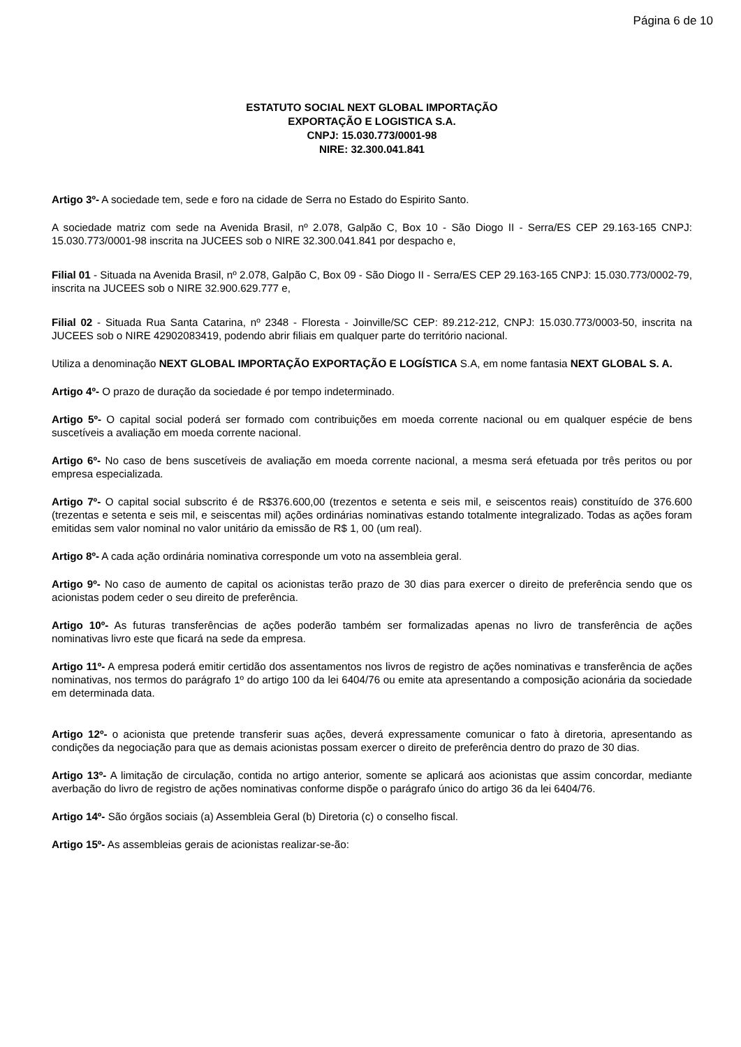Página 6 de 10
ESTATUTO SOCIAL NEXT GLOBAL IMPORTAÇÃO
EXPORTAÇÃO E LOGISTICA S.A.
CNPJ: 15.030.773/0001-98
NIRE: 32.300.041.841
Artigo 3º- A sociedade tem, sede e foro na cidade de Serra no Estado do Espirito Santo.
A sociedade matriz com sede na Avenida Brasil, nº 2.078, Galpão C, Box 10 - São Diogo II - Serra/ES CEP 29.163-165 CNPJ: 15.030.773/0001-98 inscrita na JUCEES sob o NIRE 32.300.041.841 por despacho e,
Filial 01 - Situada na Avenida Brasil, nº 2.078, Galpão C, Box 09 - São Diogo II - Serra/ES CEP 29.163-165 CNPJ: 15.030.773/0002-79, inscrita na JUCEES sob o NIRE 32.900.629.777 e,
Filial 02 - Situada Rua Santa Catarina, nº 2348 - Floresta - Joinville/SC CEP: 89.212-212, CNPJ: 15.030.773/0003-50, inscrita na JUCEES sob o NIRE 42902083419, podendo abrir filiais em qualquer parte do território nacional.
Utiliza a denominação NEXT GLOBAL IMPORTAÇÃO EXPORTAÇÃO E LOGÍSTICA S.A, em nome fantasia NEXT GLOBAL S. A.
Artigo 4º- O prazo de duração da sociedade é por tempo indeterminado.
Artigo 5º- O capital social poderá ser formado com contribuições em moeda corrente nacional ou em qualquer espécie de bens suscetíveis a avaliação em moeda corrente nacional.
Artigo 6º- No caso de bens suscetíveis de avaliação em moeda corrente nacional, a mesma será efetuada por três peritos ou por empresa especializada.
Artigo 7º- O capital social subscrito é de R$376.600,00 (trezentos e setenta e seis mil, e seiscentos reais) constituído de 376.600 (trezentas e setenta e seis mil, e seiscentas mil) ações ordinárias nominativas estando totalmente integralizado. Todas as ações foram emitidas sem valor nominal no valor unitário da emissão de R$ 1, 00 (um real).
Artigo 8º- A cada ação ordinária nominativa corresponde um voto na assembleia geral.
Artigo 9º- No caso de aumento de capital os acionistas terão prazo de 30 dias para exercer o direito de preferência sendo que os acionistas podem ceder o seu direito de preferência.
Artigo 10º- As futuras transferências de ações poderão também ser formalizadas apenas no livro de transferência de ações nominativas livro este que ficará na sede da empresa.
Artigo 11º- A empresa poderá emitir certidão dos assentamentos nos livros de registro de ações nominativas e transferência de ações nominativas, nos termos do parágrafo 1º do artigo 100 da lei 6404/76 ou emite ata apresentando a composição acionária da sociedade em determinada data.
Artigo 12º- o acionista que pretende transferir suas ações, deverá expressamente comunicar o fato à diretoria, apresentando as condições da negociação para que as demais acionistas possam exercer o direito de preferência dentro do prazo de 30 dias.
Artigo 13º- A limitação de circulação, contida no artigo anterior, somente se aplicará aos acionistas que assim concordar, mediante averbação do livro de registro de ações nominativas conforme dispõe o parágrafo único do artigo 36 da lei 6404/76.
Artigo 14º- São órgãos sociais (a) Assembleia Geral (b) Diretoria (c) o conselho fiscal.
Artigo 15º- As assembleias gerais de acionistas realizar-se-ão: